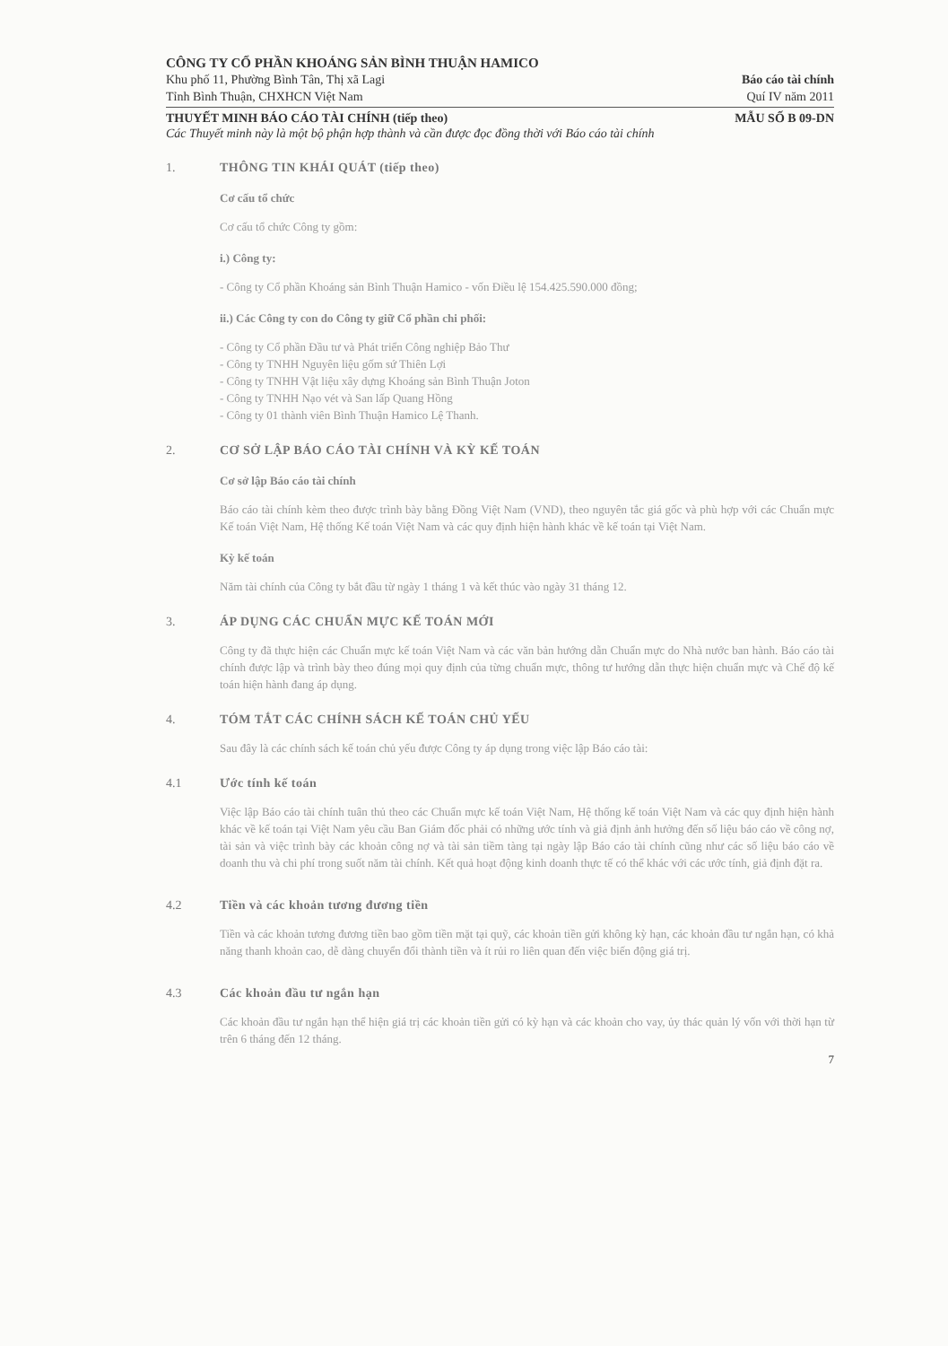CÔNG TY CỔ PHẦN KHOÁNG SẢN BÌNH THUẬN HAMICO
Khu phố 11, Phường Bình Tân, Thị xã Lagi Báo cáo tài chính
Tỉnh Bình Thuận, CHXHCN Việt Nam Quí IV năm 2011
THUYẾT MINH BÁO CÁO TÀI CHÍNH (tiếp theo) MẪU SỐ B 09-DN
Các Thuyết minh này là một bộ phận hợp thành và cần được đọc đồng thời với Báo cáo tài chính
1. THÔNG TIN KHÁI QUÁT (tiếp theo)
Cơ cấu tổ chức
Cơ cấu tổ chức Công ty gồm:
i.) Công ty:
- Công ty Cổ phần Khoáng sản Bình Thuận Hamico - vốn Điều lệ 154.425.590.000 đồng;
ii.) Các Công ty con do Công ty giữ Cổ phần chi phối:
- Công ty Cổ phần Đầu tư và Phát triển Công nghiệp Bảo Thư
- Công ty TNHH Nguyên liệu gốm sứ Thiên Lợi
- Công ty TNHH Vật liệu xây dựng Khoáng sản Bình Thuận Joton
- Công ty TNHH Nạo vét và San lấp Quang Hồng
- Công ty 01 thành viên Bình Thuận Hamico Lệ Thanh.
2. CƠ SỞ LẬP BÁO CÁO TÀI CHÍNH VÀ KỲ KẾ TOÁN
Cơ sở lập Báo cáo tài chính
Báo cáo tài chính kèm theo được trình bày bằng Đồng Việt Nam (VND), theo nguyên tắc giá gốc và phù hợp với các Chuẩn mực Kế toán Việt Nam, Hệ thống Kế toán Việt Nam và các quy định hiện hành khác về kế toán tại Việt Nam.
Kỳ kế toán
Năm tài chính của Công ty bắt đầu từ ngày 1 tháng 1 và kết thúc vào ngày 31 tháng 12.
3. ÁP DỤNG CÁC CHUẨN MỰC KẾ TOÁN MỚI
Công ty đã thực hiện các Chuẩn mực kế toán Việt Nam và các văn bản hướng dẫn Chuẩn mực do Nhà nước ban hành. Báo cáo tài chính được lập và trình bày theo đúng mọi quy định của từng chuẩn mực, thông tư hướng dẫn thực hiện chuẩn mực và Chế độ kế toán hiện hành đang áp dụng.
4. TÓM TẮT CÁC CHÍNH SÁCH KẾ TOÁN CHỦ YẾU
Sau đây là các chính sách kế toán chủ yếu được Công ty áp dụng trong việc lập Báo cáo tài:
4.1 Ước tính kế toán
Việc lập Báo cáo tài chính tuân thủ theo các Chuẩn mực kế toán Việt Nam, Hệ thống kế toán Việt Nam và các quy định hiện hành khác về kế toán tại Việt Nam yêu cầu Ban Giám đốc phải có những ước tính và giả định ảnh hưởng đến số liệu báo cáo về công nợ, tài sản và việc trình bày các khoản công nợ và tài sản tiềm tàng tại ngày lập Báo cáo tài chính cũng như các số liệu báo cáo về doanh thu và chi phí trong suốt năm tài chính. Kết quả hoạt động kinh doanh thực tế có thể khác với các ước tính, giả định đặt ra.
4.2 Tiền và các khoản tương đương tiền
Tiền và các khoản tương đương tiền bao gồm tiền mặt tại quỹ, các khoản tiền gửi không kỳ hạn, các khoản đầu tư ngắn hạn, có khả năng thanh khoản cao, dễ dàng chuyển đổi thành tiền và ít rủi ro liên quan đến việc biến động giá trị.
4.3 Các khoản đầu tư ngắn hạn
Các khoản đầu tư ngắn hạn thể hiện giá trị các khoản tiền gửi có kỳ hạn và các khoản cho vay, ủy thác quản lý vốn với thời hạn từ trên 6 tháng đến 12 tháng.
7